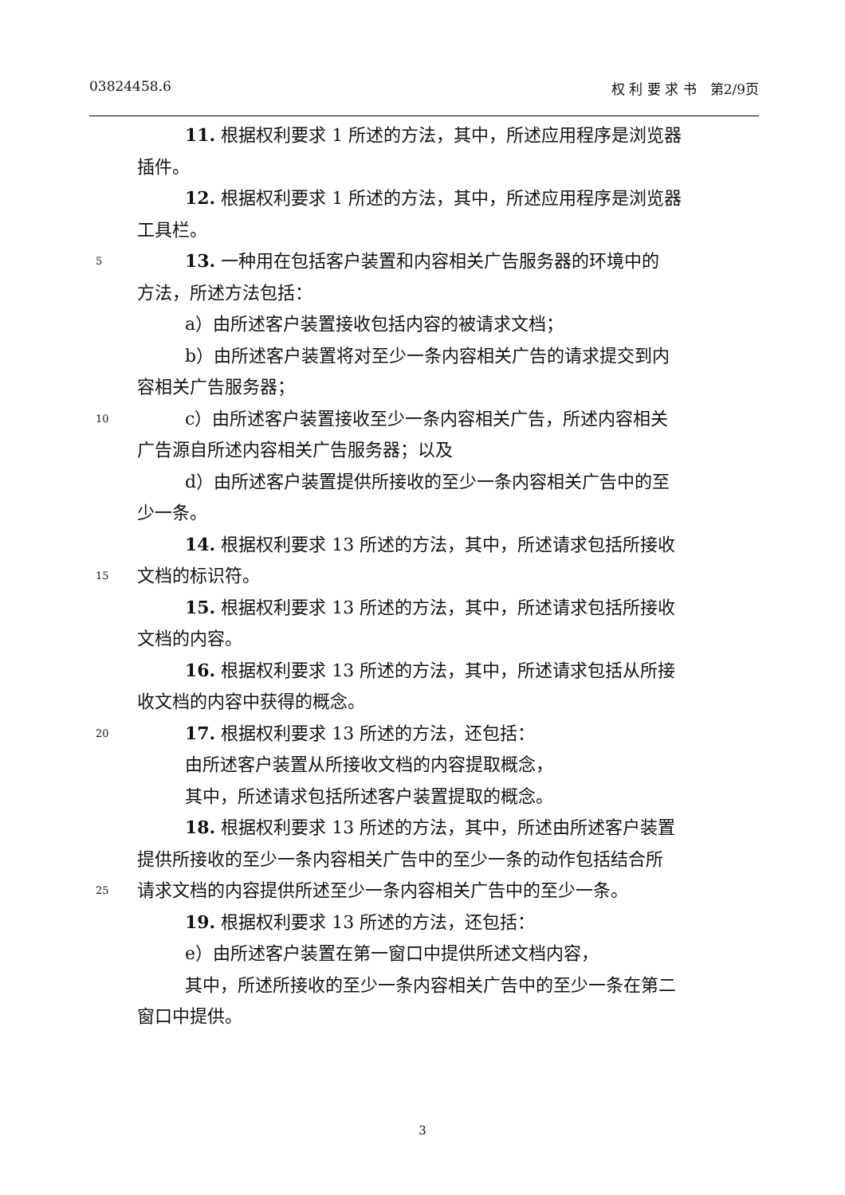03824458.6 权 利 要 求 书　第2/9页
11. 根据权利要求 1 所述的方法，其中，所述应用程序是浏览器
插件。
12. 根据权利要求 1 所述的方法，其中，所述应用程序是浏览器
工具栏。
5 13. 一种用在包括客户装置和内容相关广告服务器的环境中的
方法，所述方法包括：
a）由所述客户装置接收包括内容的被请求文档；
b）由所述客户装置将对至少一条内容相关广告的请求提交到内
容相关广告服务器；
10 c）由所述客户装置接收至少一条内容相关广告，所述内容相关
广告源自所述内容相关广告服务器；以及
d）由所述客户装置提供所接收的至少一条内容相关广告中的至
少一条。
14. 根据权利要求 13 所述的方法，其中，所述请求包括所接收
15 文档的标识符。
15. 根据权利要求 13 所述的方法，其中，所述请求包括所接收
文档的内容。
16. 根据权利要求 13 所述的方法，其中，所述请求包括从所接
收文档的内容中获得的概念。
20 17. 根据权利要求 13 所述的方法，还包括：
由所述客户装置从所接收文档的内容提取概念，
其中，所述请求包括所述客户装置提取的概念。
18. 根据权利要求 13 所述的方法，其中，所述由所述客户装置
提供所接收的至少一条内容相关广告中的至少一条的动作包括结合所
25 请求文档的内容提供所述至少一条内容相关广告中的至少一条。
19. 根据权利要求 13 所述的方法，还包括：
e）由所述客户装置在第一窗口中提供所述文档内容，
其中，所述所接收的至少一条内容相关广告中的至少一条在第二
窗口中提供。
3